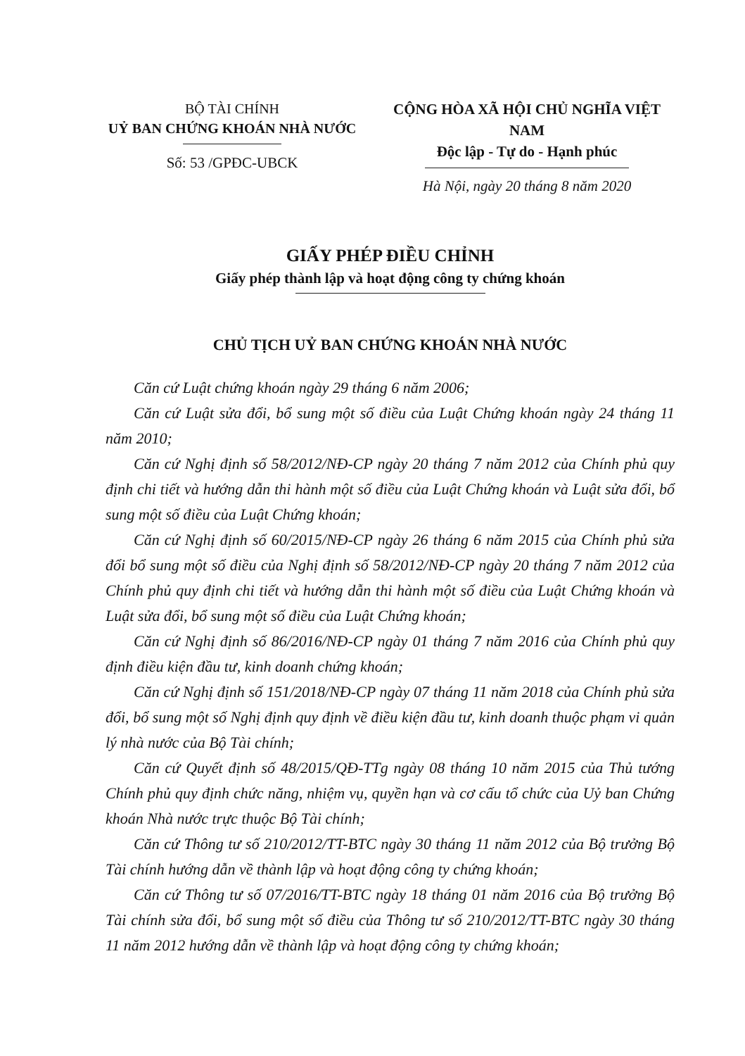BỘ TÀI CHÍNH
UỶ BAN CHỨNG KHOÁN NHÀ NƯỚC
Số: 53 /GPĐC-UBCK
CỘNG HÒA XÃ HỘI CHỦ NGHĨA VIỆT NAM
Độc lập - Tự do - Hạnh phúc
Hà Nội, ngày 20 tháng 8 năm 2020
GIẤY PHÉP ĐIỀU CHỈNH
Giấy phép thành lập và hoạt động công ty chứng khoán
CHỦ TỊCH UỶ BAN CHỨNG KHOÁN NHÀ NƯỚC
Căn cứ Luật chứng khoán ngày 29 tháng 6 năm 2006;
Căn cứ Luật sửa đổi, bổ sung một số điều của Luật Chứng khoán ngày 24 tháng 11 năm 2010;
Căn cứ Nghị định số 58/2012/NĐ-CP ngày 20 tháng 7 năm 2012 của Chính phủ quy định chi tiết và hướng dẫn thi hành một số điều của Luật Chứng khoán và Luật sửa đổi, bổ sung một số điều của Luật Chứng khoán;
Căn cứ Nghị định số 60/2015/NĐ-CP ngày 26 tháng 6 năm 2015 của Chính phủ sửa đổi bổ sung một số điều của Nghị định số 58/2012/NĐ-CP ngày 20 tháng 7 năm 2012 của Chính phủ quy định chi tiết và hướng dẫn thi hành một số điều của Luật Chứng khoán và Luật sửa đổi, bổ sung một số điều của Luật Chứng khoán;
Căn cứ Nghị định số 86/2016/NĐ-CP ngày 01 tháng 7 năm 2016 của Chính phủ quy định điều kiện đầu tư, kinh doanh chứng khoán;
Căn cứ Nghị định số 151/2018/NĐ-CP ngày 07 tháng 11 năm 2018 của Chính phủ sửa đổi, bổ sung một số Nghị định quy định về điều kiện đầu tư, kinh doanh thuộc phạm vi quản lý nhà nước của Bộ Tài chính;
Căn cứ Quyết định số 48/2015/QĐ-TTg ngày 08 tháng 10 năm 2015 của Thủ tướng Chính phủ quy định chức năng, nhiệm vụ, quyền hạn và cơ cấu tổ chức của Uỷ ban Chứng khoán Nhà nước trực thuộc Bộ Tài chính;
Căn cứ Thông tư số 210/2012/TT-BTC ngày 30 tháng 11 năm 2012 của Bộ trưởng Bộ Tài chính hướng dẫn về thành lập và hoạt động công ty chứng khoán;
Căn cứ Thông tư số 07/2016/TT-BTC ngày 18 tháng 01 năm 2016 của Bộ trưởng Bộ Tài chính sửa đổi, bổ sung một số điều của Thông tư số 210/2012/TT-BTC ngày 30 tháng 11 năm 2012 hướng dẫn về thành lập và hoạt động công ty chứng khoán;